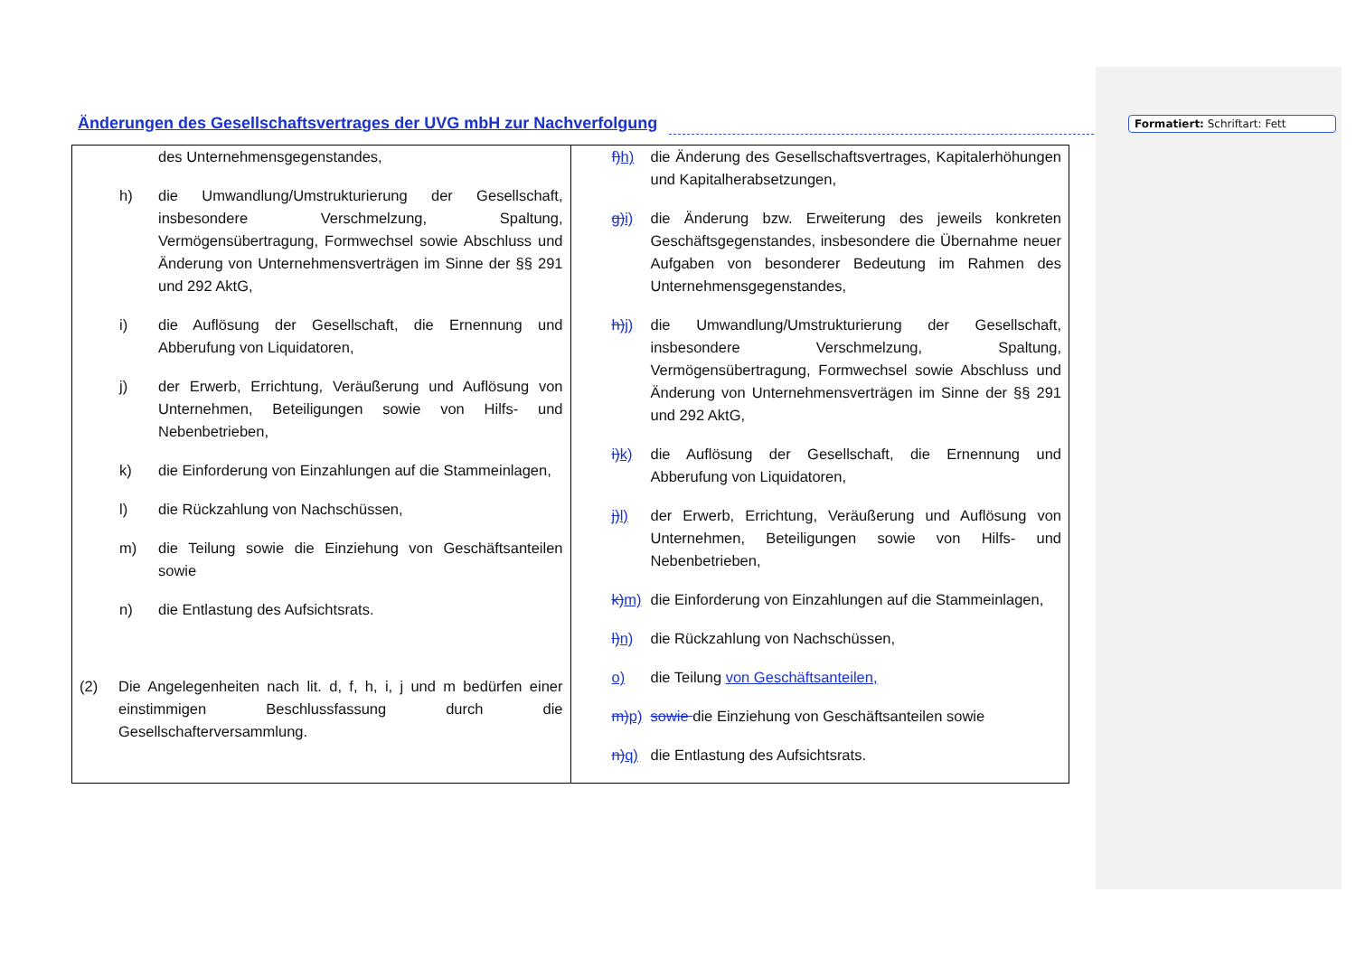Formatiert: Schriftart: Fett
Änderungen des Gesellschaftsvertrages der UVG mbH zur Nachverfolgung
| des Unternehmensgegenstandes, h) die Umwandlung/Umstrukturierung der Gesellschaft, insbesondere Verschmelzung, Spaltung, Vermögensübertragung, Formwechsel sowie Abschluss und Änderung von Unternehmensverträgen im Sinne der §§ 291 und 292 AktG, i) die Auflösung der Gesellschaft, die Ernennung und Abberufung von Liquidatoren, j) der Erwerb, Errichtung, Veräußerung und Auflösung von Unternehmen, Beteiligungen sowie von Hilfs- und Nebenbetrieben, k) die Einforderung von Einzahlungen auf die Stammeinlagen, l) die Rückzahlung von Nachschüssen, m) die Teilung sowie die Einziehung von Geschäftsanteilen sowie n) die Entlastung des Aufsichtsrats. (2) Die Angelegenheiten nach lit. d, f, h, i, j und m bedürfen einer einstimmigen Beschlussfassung durch die Gesellschafterversammlung. | f) h) die Änderung des Gesellschaftsvertrages, Kapitalerhöhungen und Kapitalherabsetzungen, g) i) die Änderung bzw. Erweiterung des jeweils konkreten Geschäftsgegenstandes, insbesondere die Übernahme neuer Aufgaben von besonderer Bedeutung im Rahmen des Unternehmensgegenstandes, h) j) die Umwandlung/Umstrukturierung der Gesellschaft, insbesondere Verschmelzung, Spaltung, Vermögensübertragung, Formwechsel sowie Abschluss und Änderung von Unternehmensverträgen im Sinne der §§ 291 und 292 AktG, i) k) die Auflösung der Gesellschaft, die Ernennung und Abberufung von Liquidatoren, j) l) der Erwerb, Errichtung, Veräußerung und Auflösung von Unternehmen, Beteiligungen sowie von Hilfs- und Nebenbetrieben, k) m) die Einforderung von Einzahlungen auf die Stammeinlagen, l) n) die Rückzahlung von Nachschüssen, o) die Teilung von Geschäftsanteilen, m) p) sowie die Einziehung von Geschäftsanteilen sowie n) q) die Entlastung des Aufsichtsrats. |